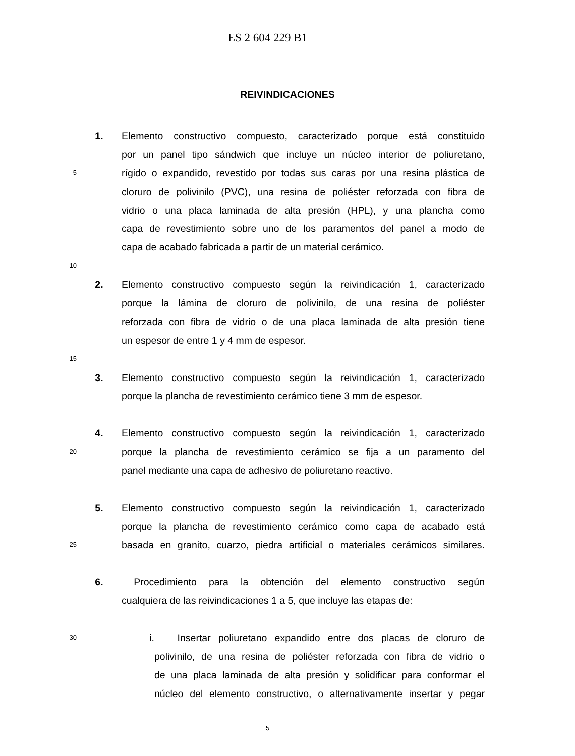ES 2 604 229 B1
REIVINDICACIONES
1. Elemento constructivo compuesto, caracterizado porque está constituido
por un panel tipo sándwich que incluye un núcleo interior de poliuretano,
5 rígido o expandido, revestido por todas sus caras por una resina plástica de
cloruro de polivinilo (PVC), una resina de poliéster reforzada con fibra de
vidrio o una placa laminada de alta presión (HPL), y una plancha como
capa de revestimiento sobre uno de los paramentos del panel a modo de
capa de acabado fabricada a partir de un material cerámico.
10
2. Elemento constructivo compuesto según la reivindicación 1, caracterizado
porque la lámina de cloruro de polivinilo, de una resina de poliéster
reforzada con fibra de vidrio o de una placa laminada de alta presión tiene
un espesor de entre 1 y 4 mm de espesor.
15
3. Elemento constructivo compuesto según la reivindicación 1, caracterizado
porque la plancha de revestimiento cerámico tiene 3 mm de espesor.
4. Elemento constructivo compuesto según la reivindicación 1, caracterizado
20 porque la plancha de revestimiento cerámico se fija a un paramento del
panel mediante una capa de adhesivo de poliuretano reactivo.
5. Elemento constructivo compuesto según la reivindicación 1, caracterizado
porque la plancha de revestimiento cerámico como capa de acabado está
25 basada en granito, cuarzo, piedra artificial o materiales cerámicos similares.
6. Procedimiento para la obtención del elemento constructivo según
cualquiera de las reivindicaciones 1 a 5, que incluye las etapas de:
30 i. Insertar poliuretano expandido entre dos placas de cloruro de
polivinilo, de una resina de poliéster reforzada con fibra de vidrio o
de una placa laminada de alta presión y solidificar para conformar el
núcleo del elemento constructivo, o alternativamente insertar y pegar
5